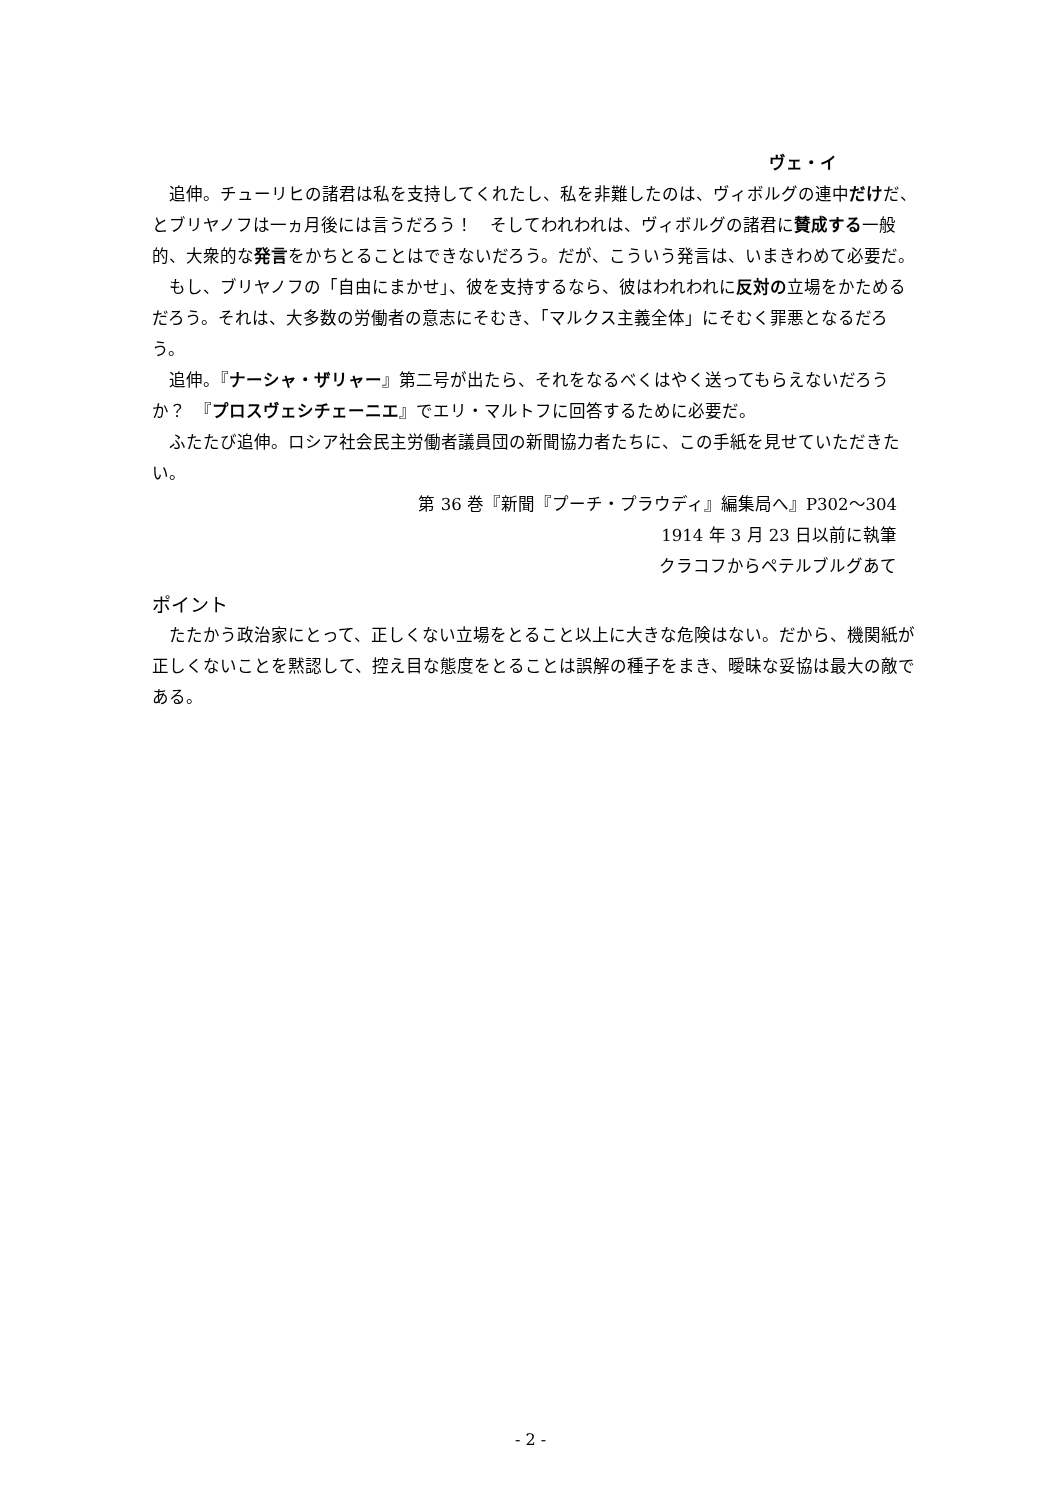ヴェ・イ
追伸。チューリヒの諸君は私を支持してくれたし、私を非難したのは、ヴィボルグの連中だけだ、とブリヤノフは一ヵ月後には言うだろう！　そしてわれわれは、ヴィボルグの諸君に賛成する一般的、大衆的な発言をかちとることはできないだろう。だが、こういう発言は、いまきわめて必要だ。
もし、ブリヤノフの「自由にまかせ」、彼を支持するなら、彼はわれわれに反対の立場をかためるだろう。それは、大多数の労働者の意志にそむき、「マルクス主義全体」にそむく罪悪となるだろう。
追伸。『ナーシャ・ザリャー』第二号が出たら、それをなるべくはやく送ってもらえないだろうか？　『プロスヴェシチェーニエ』でエリ・マルトフに回答するために必要だ。
ふたたび追伸。ロシア社会民主労働者議員団の新聞協力者たちに、この手紙を見せていただきたい。
第 36 巻『新聞『プーチ・プラウディ』編集局へ』P302〜304
1914 年 3 月 23 日以前に執筆
クラコフからペテルブルグあて
ポイント
たたかう政治家にとって、正しくない立場をとること以上に大きな危険はない。だから、機関紙が正しくないことを黙認して、控え目な態度をとることは誤解の種子をまき、曖昧な妥協は最大の敵である。
- 2 -